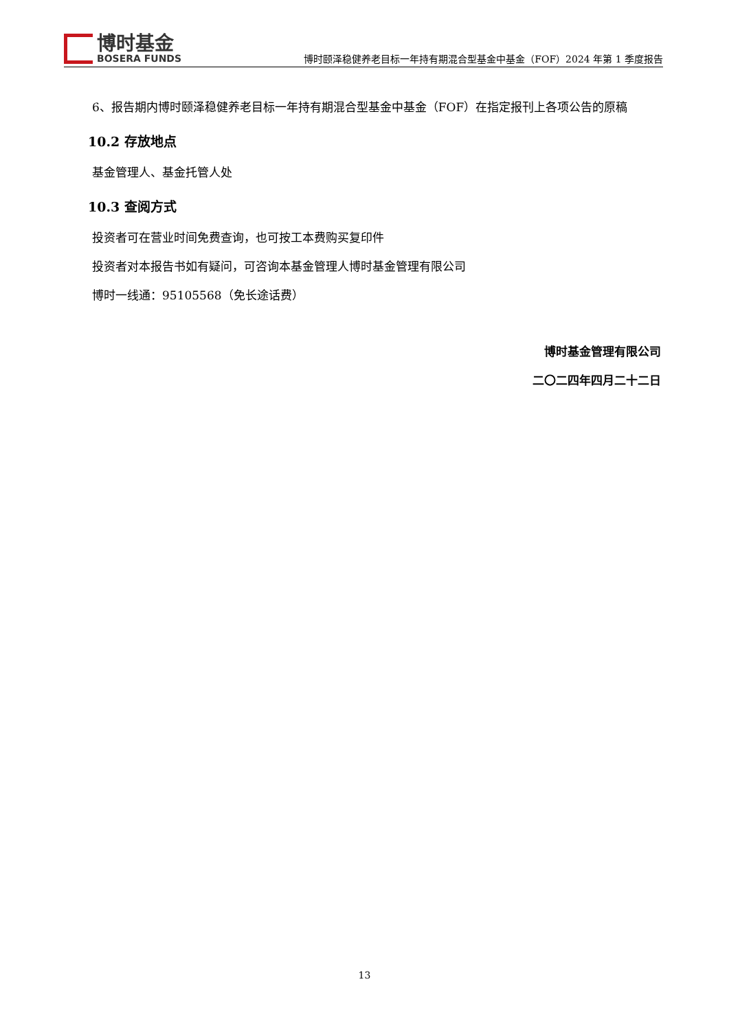博时基金
BOSERA FUNDS
博时颐泽稳健养老目标一年持有期混合型基金中基金（FOF）2024 年第 1 季度报告
6、报告期内博时颐泽稳健养老目标一年持有期混合型基金中基金（FOF）在指定报刊上各项公告的原稿
10.2 存放地点
基金管理人、基金托管人处
10.3 查阅方式
投资者可在营业时间免费查询，也可按工本费购买复印件
投资者对本报告书如有疑问，可咨询本基金管理人博时基金管理有限公司
博时一线通：95105568（免长途话费）
博时基金管理有限公司
二〇二四年四月二十二日
13